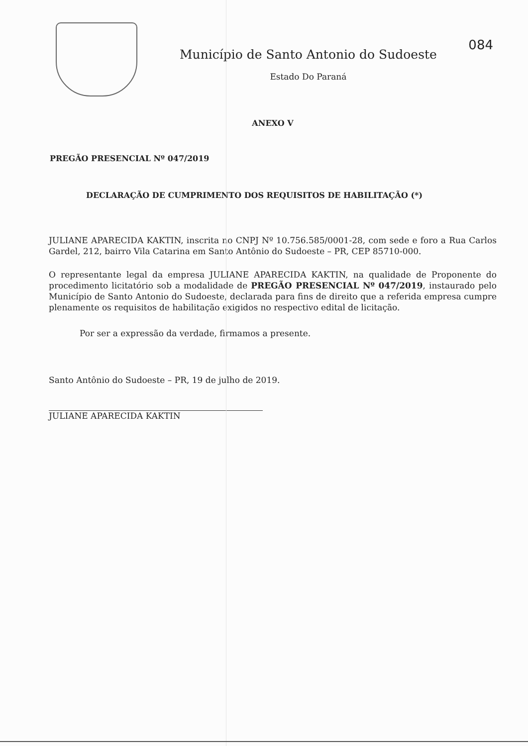Município de Santo Antonio do Sudoeste
Estado Do Paraná
084
ANEXO V
PREGÃO PRESENCIAL Nº 047/2019
DECLARAÇÃO DE CUMPRIMENTO DOS REQUISITOS DE HABILITAÇÃO (*)
JULIANE APARECIDA KAKTIN, inscrita no CNPJ Nº 10.756.585/0001-28, com sede e foro a Rua Carlos Gardel, 212, bairro Vila Catarina em Santo Antônio do Sudoeste – PR, CEP 85710-000.
O representante legal da empresa JULIANE APARECIDA KAKTIN, na qualidade de Proponente do procedimento licitatório sob a modalidade de PREGÃO PRESENCIAL Nº 047/2019, instaurado pelo Município de Santo Antonio do Sudoeste, declarada para fins de direito que a referida empresa cumpre plenamente os requisitos de habilitação exigidos no respectivo edital de licitação.
Por ser a expressão da verdade, firmamos a presente.
Santo Antônio do Sudoeste – PR, 19 de julho de 2019.
JULIANE APARECIDA KAKTIN